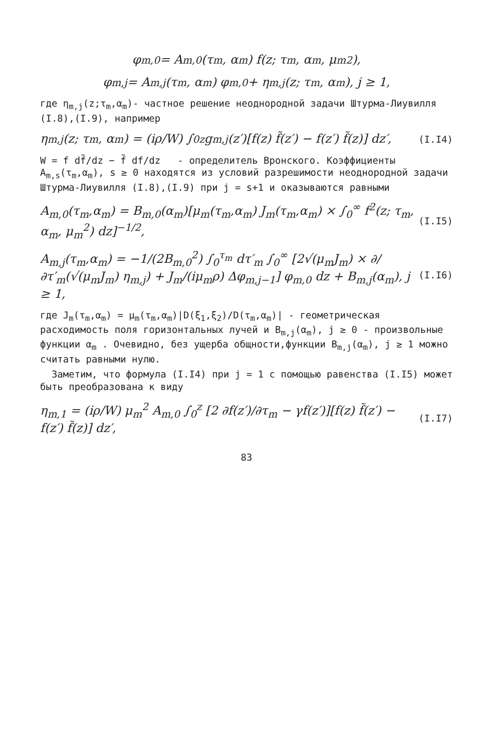φ<sub>m,0</sub> = A<sub>m,0</sub>(τ<sub>m</sub>, α<sub>m</sub>) f(z; τ<sub>m</sub>, α<sub>m</sub>, μ<sub>m</sub><sup>2</sup>),
φ<sub>m,j</sub> = A<sub>m,j</sub>(τ<sub>m</sub>, α<sub>m</sub>) φ<sub>m,0</sub> + η<sub>m,j</sub>(z; τ<sub>m</sub>, α<sub>m</sub>), j ≥ 1,
где η<sub>m,j</sub>(z;τ<sub>m</sub>,α<sub>m</sub>)- частное решение неоднородной задачи Штурма-Лиувилля (I.8),(I.9), например
η<sub>m,j</sub>(z; τ<sub>m</sub>, α<sub>m</sub>) = (iρ/W) ∫<sub>0</sub><sup>z</sup> g<sub>m,j</sub>(z′)[f(z) f̃(z′) − f(z′) f̃(z)] dz′, (I.I4)
W = f df̃/dz − f̃ df/dz - определитель Вронского. Коэффициенты A<sub>m,s</sub>(τ<sub>m</sub>,α<sub>m</sub>), s ≥ 0 находятся из условий разрешимости неоднородной задачи Штурма-Лиувилля (I.8),(I.9) при j = s+1 и оказываются равными
A<sub>m,0</sub>(τ<sub>m</sub>,α<sub>m</sub>) = B<sub>m,0</sub>(α<sub>m</sub>)[μ<sub>m</sub>(τ<sub>m</sub>,α<sub>m</sub>) J<sub>m</sub>(τ<sub>m</sub>,α<sub>m</sub>) × ∫<sub>0</sub><sup>∞</sup> f<sup>2</sup>(z; τ<sub>m</sub>, α<sub>m</sub>, μ<sub>m</sub><sup>2</sup>) dz]<sup>−1/2</sup>, (I.I5)
A<sub>m,j</sub>(τ<sub>m</sub>,α<sub>m</sub>) = −1/(2B<sub>m,0</sub><sup>2</sup>) ∫<sub>0</sub><sup>τ<sub>m</sub></sup> dτ′<sub>m</sub> ∫<sub>0</sub><sup>∞</sup> [2√(μ<sub>m</sub>J<sub>m</sub>) × ∂/∂τ′<sub>m</sub>(√(μ<sub>m</sub>J<sub>m</sub>) η<sub>m,j</sub>) + J<sub>m</sub>/(iμ<sub>m</sub>ρ) Δφ<sub>m,j−1</sub>] φ<sub>m,0</sub> dz + B<sub>m,j</sub>(α<sub>m</sub>), j ≥ 1, (I.I6)
где J<sub>m</sub>(τ<sub>m</sub>,α<sub>m</sub>) = μ<sub>m</sub>(τ<sub>m</sub>,α<sub>m</sub>)|D(ξ<sub>1</sub>,ξ<sub>2</sub>)/D(τ<sub>m</sub>,α<sub>m</sub>)| - геометрическая расходимость поля горизонтальных лучей и B<sub>m,j</sub>(α<sub>m</sub>), j ≥ 0 - произвольные функции α<sub>m</sub> . Очевидно, без ущерба общности,функции B<sub>m,j</sub>(α<sub>m</sub>), j ≥ 1 можно считать равными нулю.
Заметим, что формула (I.I4) при j = 1 с помощью равенства (I.I5) может быть преобразована к виду
η<sub>m,1</sub> = (iρ/W) μ<sub>m</sub><sup>2</sup> A<sub>m,0</sub> ∫<sub>0</sub><sup>z</sup> [2 ∂f(z′)/∂τ<sub>m</sub> − γf(z′)][f(z) f̃(z′) − f(z′) f̃(z)] dz′, (I.I7)
83